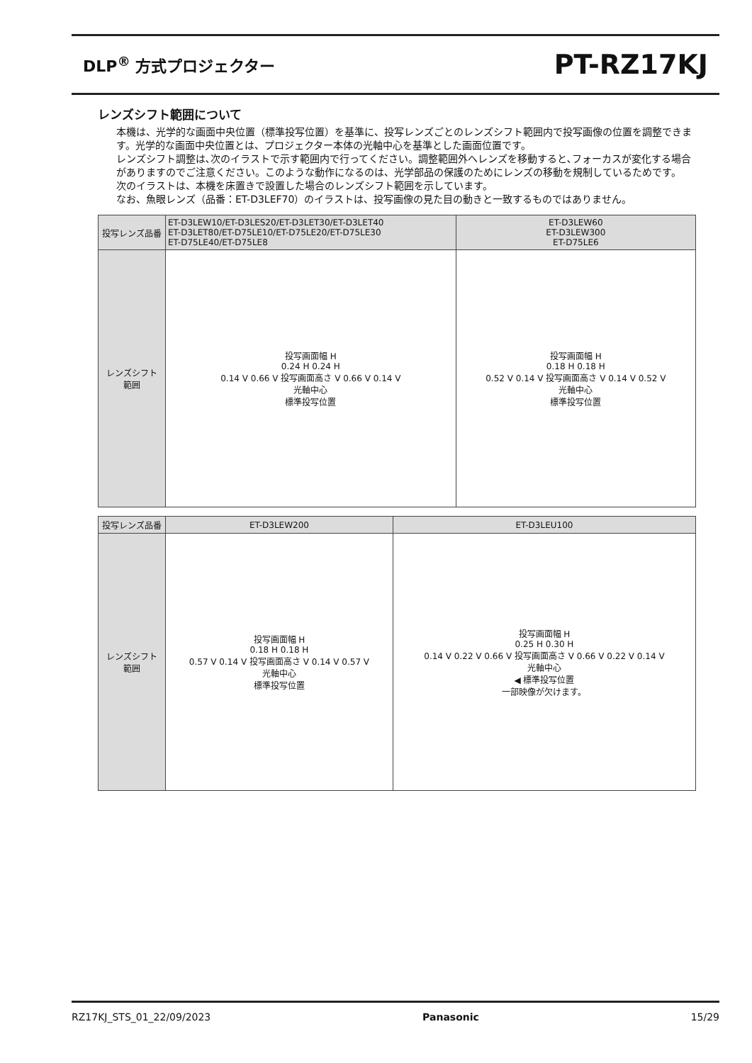DLP<sup>®</sup> 方式プロジェクター
PT-RZ17KJ
レンズシフト範囲について
本機は、光学的な画面中央位置（標準投写位置）を基準に、投写レンズごとのレンズシフト範囲内で投写画像の位置を調整できます。光学的な画面中央位置とは、プロジェクター本体の光軸中心を基準とした画面位置です。
レンズシフト調整は､次のイラストで示す範囲内で行ってください。調整範囲外へレンズを移動すると､フォーカスが変化する場合がありますのでご注意ください。このような動作になるのは、光学部品の保護のためにレンズの移動を規制しているためです。
次のイラストは、本機を床置きで設置した場合のレンズシフト範囲を示しています。
なお、魚眼レンズ（品番：ET-D3LEF70）のイラストは、投写画像の見た目の動きと一致するものではありません。
| 投写レンズ品番 | ET-D3LEW10/ET-D3LES20/ET-D3LET30/ET-D3LET40 ET-D3LET80/ET-D75LE10/ET-D75LE20/ET-D75LE30 ET-D75LE40/ET-D75LE8 | ET-D3LEW60 ET-D3LEW300 ET-D75LE6 |
| --- | --- | --- |
| レンズシフト 範囲 | 投写画面幅 H 0.24 H 0.24 H 0.14 V 0.66 V 投写画面高さ V 0.66 V 0.14 V 光軸中心 標準投写位置 | 投写画面幅 H 0.18 H 0.18 H 0.52 V 0.14 V 投写画面高さ V 0.14 V 0.52 V 光軸中心 標準投写位置 |
| 投写レンズ品番 | ET-D3LEW200 | ET-D3LEU100 |
| --- | --- | --- |
| レンズシフト 範囲 | 投写画面幅 H 0.18 H 0.18 H 0.57 V 0.14 V 投写画面高さ V 0.14 V 0.57 V 光軸中心 標準投写位置 | 投写画面幅 H 0.25 H 0.30 H 0.14 V 0.22 V 0.66 V 投写画面高さ V 0.66 V 0.22 V 0.14 V 光軸中心 ◀ 標準投写位置 一部映像が欠けます。 |
RZ17KJ_STS_01_22/09/2023 Panasonic 15/29